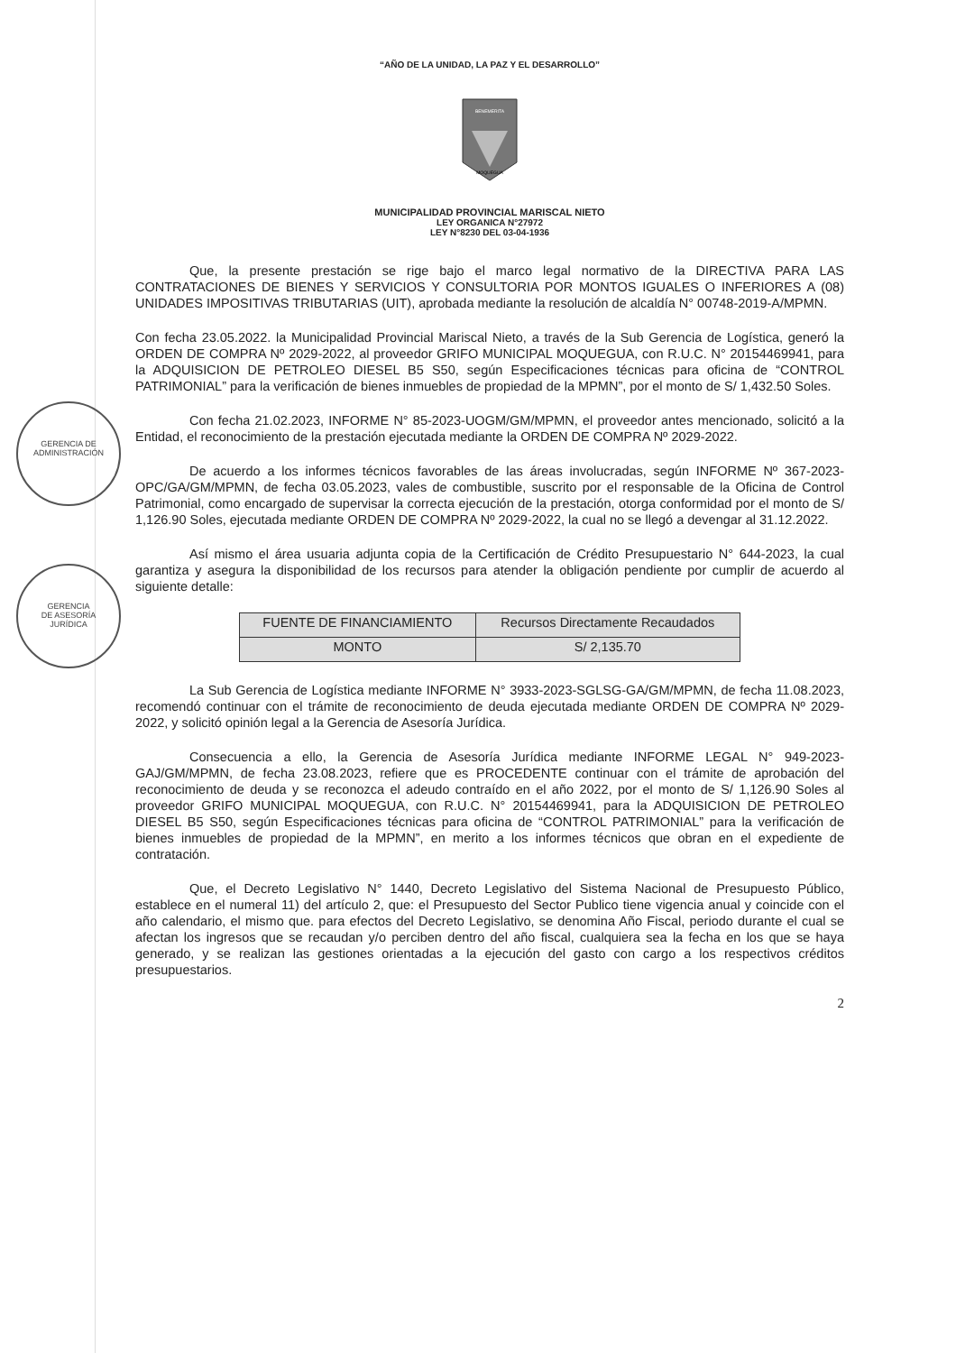GERENCIA DE
ADMINISTRACIÓN
GERENCIA
DE ASESORÍA
JURÍDICA
“AÑO DE LA UNIDAD, LA PAZ Y EL DESARROLLO”
BENEMERITA
MOQUEGUA
MUNICIPALIDAD PROVINCIAL MARISCAL NIETO
LEY ORGANICA N°27972
LEY N°8230 DEL 03-04-1936
Que, la presente prestación se rige bajo el marco legal normativo de la DIRECTIVA PARA LAS CONTRATACIONES DE BIENES Y SERVICIOS Y CONSULTORIA POR MONTOS IGUALES O INFERIORES A (08) UNIDADES IMPOSITIVAS TRIBUTARIAS (UIT), aprobada mediante la resolución de alcaldía N° 00748-2019-A/MPMN.
Con fecha 23.05.2022. la Municipalidad Provincial Mariscal Nieto, a través de la Sub Gerencia de Logística, generó la ORDEN DE COMPRA Nº 2029-2022, al proveedor GRIFO MUNICIPAL MOQUEGUA, con R.U.C. N° 20154469941, para la ADQUISICION DE PETROLEO DIESEL B5 S50, según Especificaciones técnicas para oficina de “CONTROL PATRIMONIAL” para la verificación de bienes inmuebles de propiedad de la MPMN”, por el monto de S/ 1,432.50 Soles.
Con fecha 21.02.2023, INFORME N° 85-2023-UOGM/GM/MPMN, el proveedor antes mencionado, solicitó a la Entidad, el reconocimiento de la prestación ejecutada mediante la ORDEN DE COMPRA Nº 2029-2022.
De acuerdo a los informes técnicos favorables de las áreas involucradas, según INFORME Nº 367-2023-OPC/GA/GM/MPMN, de fecha 03.05.2023, vales de combustible, suscrito por el responsable de la Oficina de Control Patrimonial, como encargado de supervisar la correcta ejecución de la prestación, otorga conformidad por el monto de S/ 1,126.90 Soles, ejecutada mediante ORDEN DE COMPRA Nº 2029-2022, la cual no se llegó a devengar al 31.12.2022.
Así mismo el área usuaria adjunta copia de la Certificación de Crédito Presupuestario N° 644-2023, la cual garantiza y asegura la disponibilidad de los recursos para atender la obligación pendiente por cumplir de acuerdo al siguiente detalle:
| FUENTE DE FINANCIAMIENTO | Recursos Directamente Recaudados |
| MONTO | S/ 2,135.70 |
La Sub Gerencia de Logística mediante INFORME N° 3933-2023-SGLSG-GA/GM/MPMN, de fecha 11.08.2023, recomendó continuar con el trámite de reconocimiento de deuda ejecutada mediante ORDEN DE COMPRA Nº 2029-2022, y solicitó opinión legal a la Gerencia de Asesoría Jurídica.
Consecuencia a ello, la Gerencia de Asesoría Jurídica mediante INFORME LEGAL N° 949-2023-GAJ/GM/MPMN, de fecha 23.08.2023, refiere que es PROCEDENTE continuar con el trámite de aprobación del reconocimiento de deuda y se reconozca el adeudo contraído en el año 2022, por el monto de S/ 1,126.90 Soles al proveedor GRIFO MUNICIPAL MOQUEGUA, con R.U.C. N° 20154469941, para la ADQUISICION DE PETROLEO DIESEL B5 S50, según Especificaciones técnicas para oficina de “CONTROL PATRIMONIAL” para la verificación de bienes inmuebles de propiedad de la MPMN”, en merito a los informes técnicos que obran en el expediente de contratación.
Que, el Decreto Legislativo N° 1440, Decreto Legislativo del Sistema Nacional de Presupuesto Público, establece en el numeral 11) del artículo 2, que: el Presupuesto del Sector Publico tiene vigencia anual y coincide con el año calendario, el mismo que. para efectos del Decreto Legislativo, se denomina Año Fiscal, periodo durante el cual se afectan los ingresos que se recaudan y/o perciben dentro del año fiscal, cualquiera sea la fecha en los que se haya generado, y se realizan las gestiones orientadas a la ejecución del gasto con cargo a los respectivos créditos presupuestarios.
2